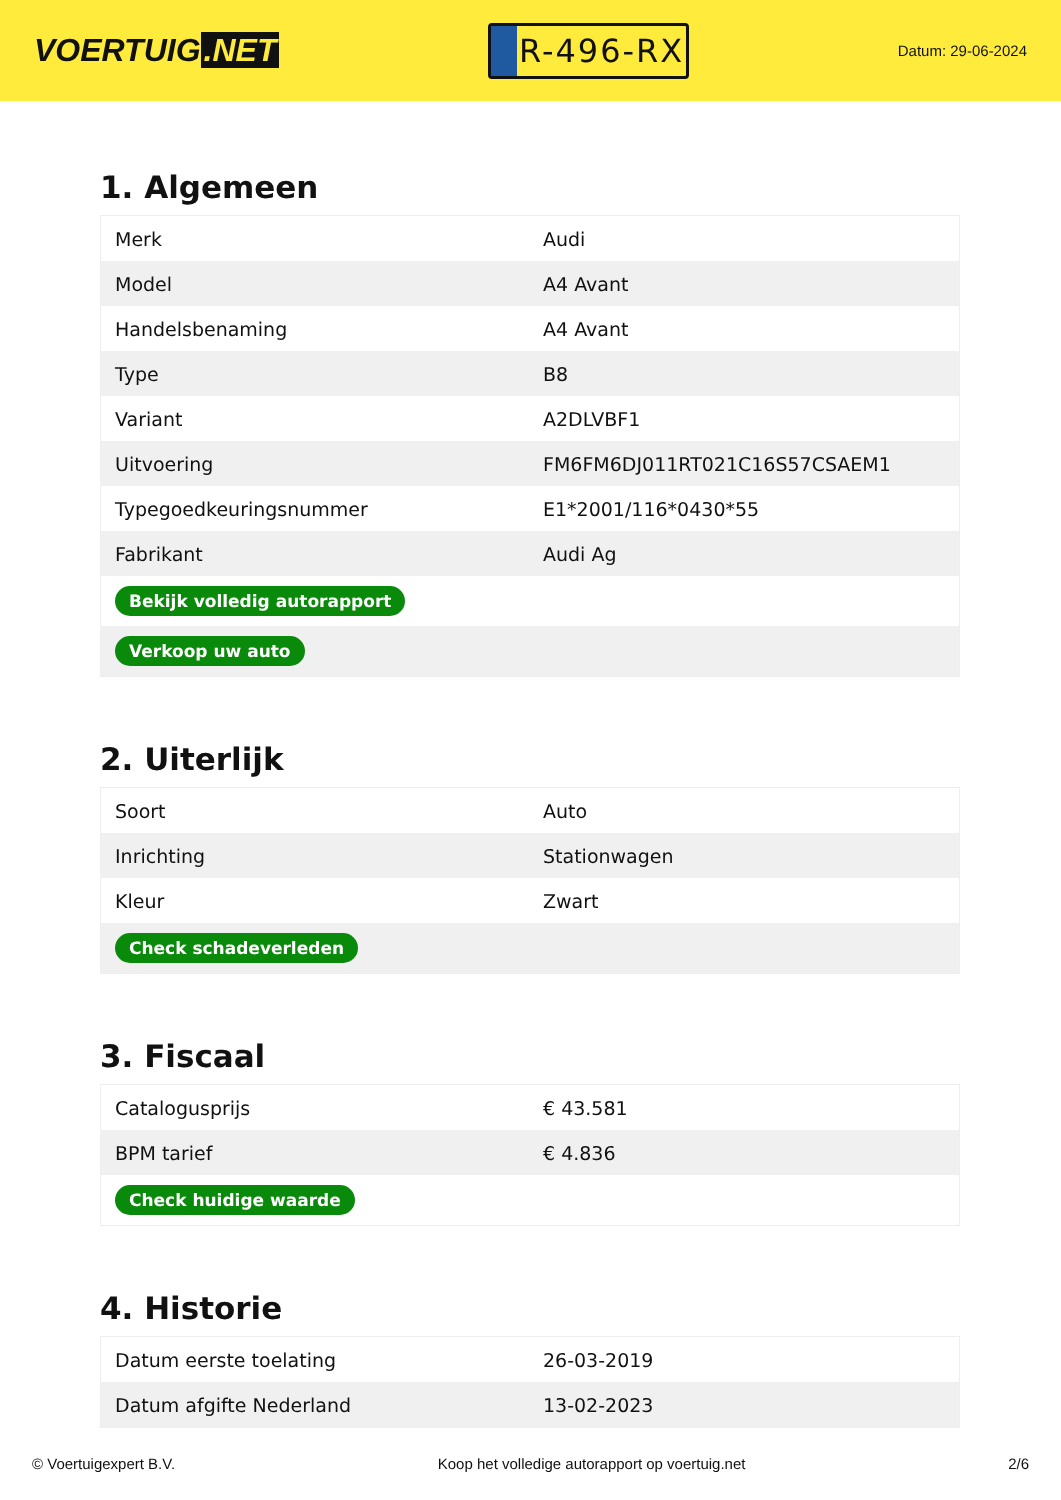VOERTUIG.NET
R-496-RX
Datum: 29-06-2024
1. Algemeen
| Merk | Audi |
| Model | A4 Avant |
| Handelsbenaming | A4 Avant |
| Type | B8 |
| Variant | A2DLVBF1 |
| Uitvoering | FM6FM6DJ011RT021C16S57CSAEM1 |
| Typegoedkeuringsnummer | E1*2001/116*0430*55 |
| Fabrikant | Audi Ag |
| Bekijk volledig autorapport | |
| Verkoop uw auto | |
2. Uiterlijk
| Soort | Auto |
| Inrichting | Stationwagen |
| Kleur | Zwart |
| Check schadeverleden | |
3. Fiscaal
| Catalogusprijs | € 43.581 |
| BPM tarief | € 4.836 |
| Check huidige waarde | |
4. Historie
| Datum eerste toelating | 26-03-2019 |
| Datum afgifte Nederland | 13-02-2023 |
© Voertuigexpert B.V. Koop het volledige autorapport op voertuig.net 2/6